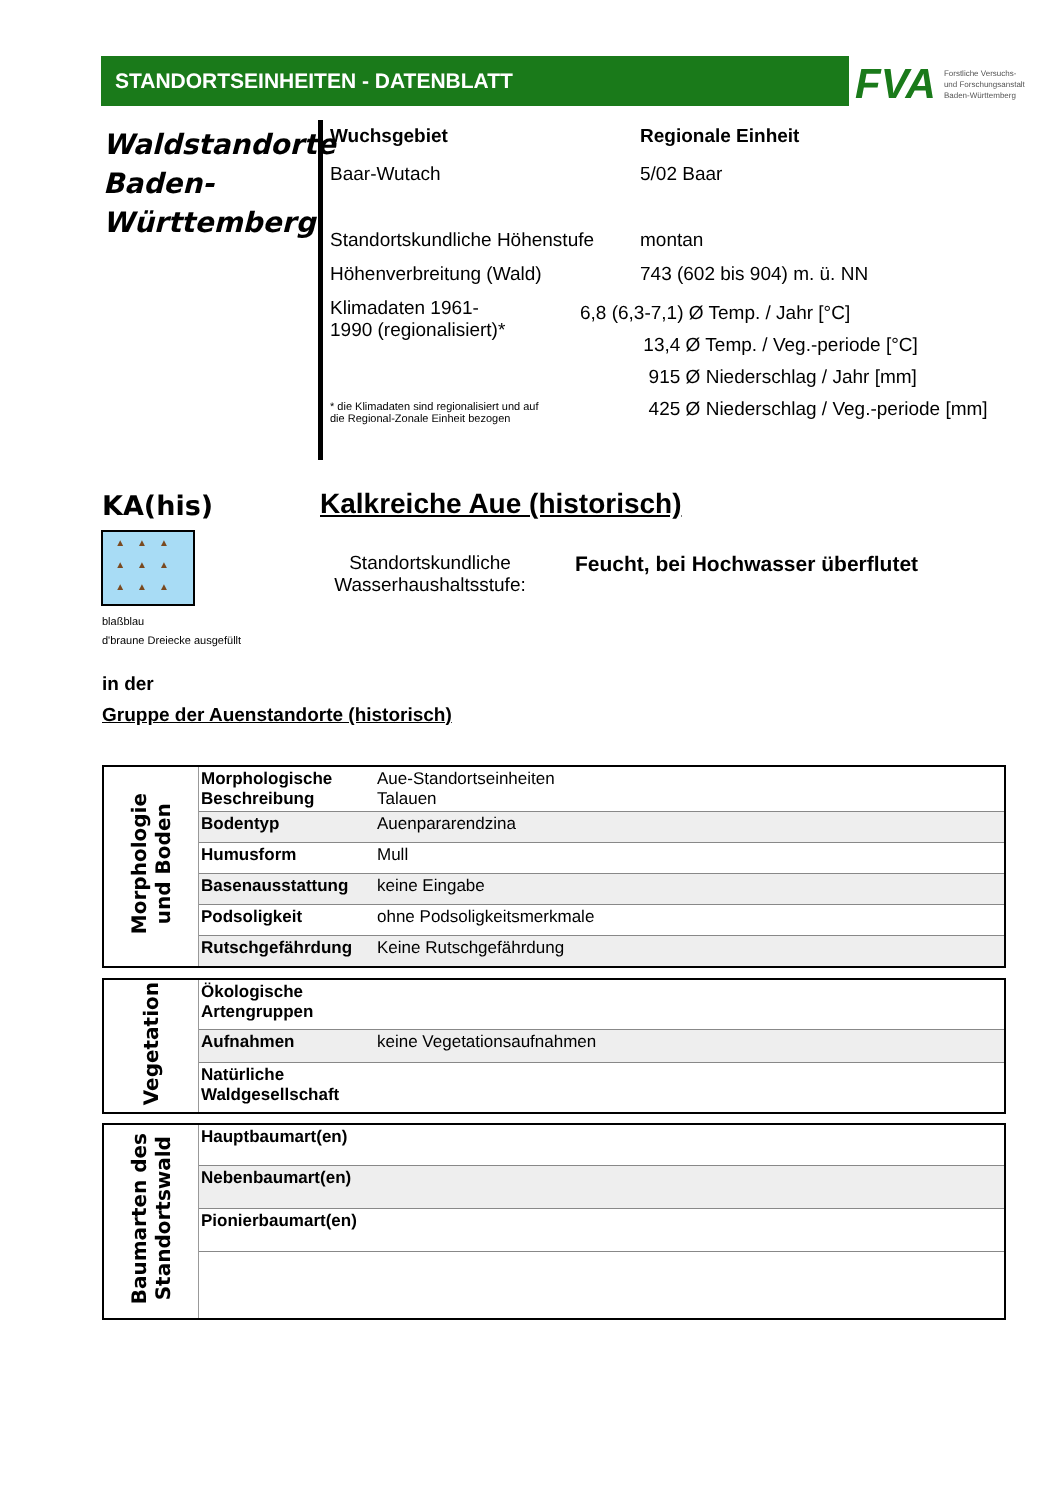STANDORTSEINHEITEN - DATENBLATT
FVA Forstliche Versuchs-
und Forschungsanstalt
Baden-Württemberg
Waldstandorte Baden-Württemberg
Wuchsgebiet Regionale Einheit
Baar-Wutach 5/02 Baar
Standortskundliche Höhenstufe
montan
Höhenverbreitung (Wald) 743 (602 bis 904) m. ü. NN
Klimadaten 1961-
1990 (regionalisiert)*
6,8 (6,3-7,1) Ø Temp. / Jahr [°C]
13,4 Ø Temp. / Veg.-periode [°C]
915 Ø Niederschlag / Jahr [mm]
425 Ø Niederschlag / Veg.-periode [mm]
* die Klimadaten sind regionalisiert und auf
die Regional-Zonale Einheit bezogen
KA(his)
▲▲▲
▲▲▲
▲▲▲
blaßblau
d'braune Dreiecke ausgefüllt
Kalkreiche Aue (historisch)
Standortskundliche Wasserhaushaltsstufe:
Feucht, bei Hochwasser überflutet
in der
Gruppe der Auenstandorte (historisch)
| Morphologie und Boden | Morphologische Beschreibung | Aue-Standortseinheiten Talauen |
| | Bodentyp | Auenpararendzina |
| | Humusform | Mull |
| | Basenausstattung | keine Eingabe |
| | Podsoligkeit | ohne Podsoligkeitsmerkmale |
| | Rutschgefährdung | Keine Rutschgefährdung |
| Vegetation | Ökologische Artengruppen | |
| | Aufnahmen | keine Vegetationsaufnahmen |
| | Natürliche Waldgesellschaft | |
| Baumarten des Standortswald | Hauptbaumart(en) | |
| | Nebenbaumart(en) | |
| | Pionierbaumart(en) | |